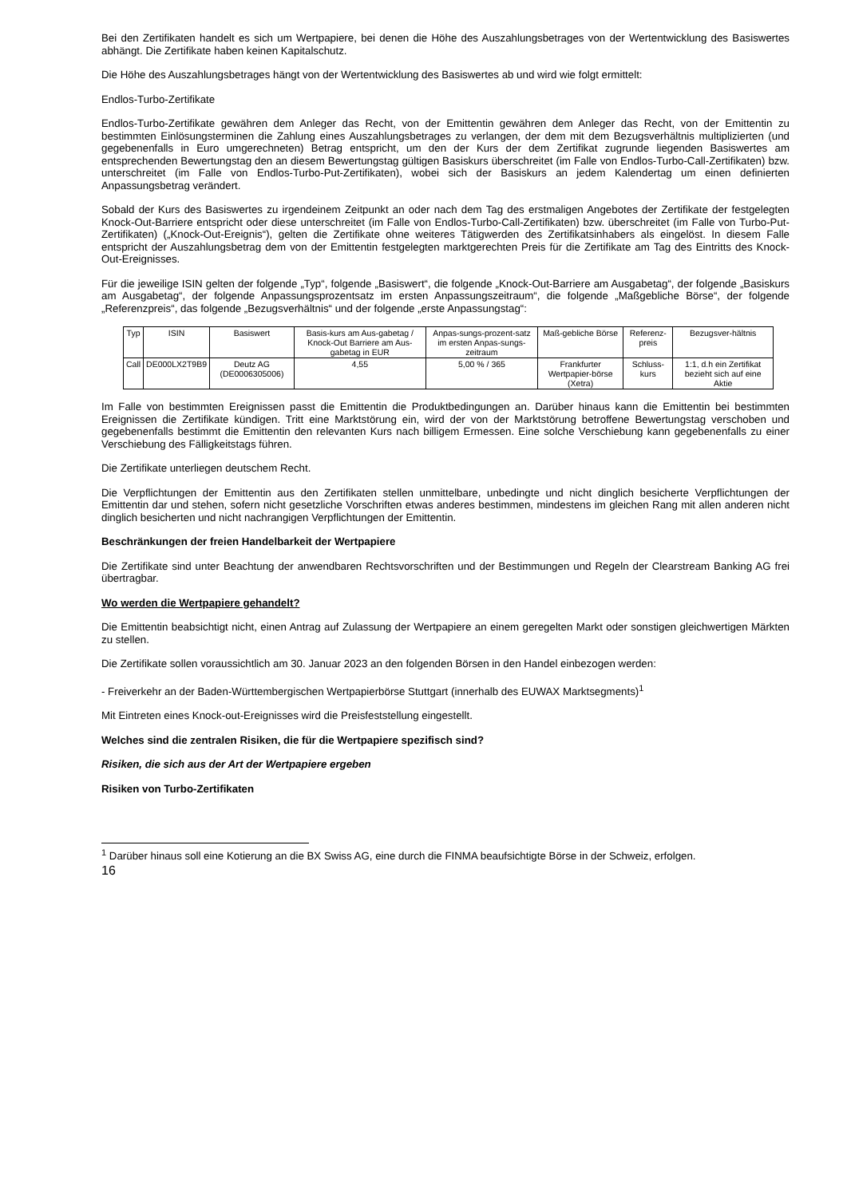Bei den Zertifikaten handelt es sich um Wertpapiere, bei denen die Höhe des Auszahlungsbetrages von der Wertentwicklung des Basiswertes abhängt. Die Zertifikate haben keinen Kapitalschutz.
Die Höhe des Auszahlungsbetrages hängt von der Wertentwicklung des Basiswertes ab und wird wie folgt ermittelt:
Endlos-Turbo-Zertifikate
Endlos-Turbo-Zertifikate gewähren dem Anleger das Recht, von der Emittentin gewähren dem Anleger das Recht, von der Emittentin zu bestimmten Einlösungsterminen die Zahlung eines Auszahlungsbetrages zu verlangen, der dem mit dem Bezugsverhältnis multiplizierten (und gegebenenfalls in Euro umgerechneten) Betrag entspricht, um den der Kurs der dem Zertifikat zugrunde liegenden Basiswertes am entsprechenden Bewertungstag den an diesem Bewertungstag gültigen Basiskurs überschreitet (im Falle von Endlos-Turbo-Call-Zertifikaten) bzw. unterschreitet (im Falle von Endlos-Turbo-Put-Zertifikaten), wobei sich der Basiskurs an jedem Kalendertag um einen definierten Anpassungsbetrag verändert.
Sobald der Kurs des Basiswertes zu irgendeinem Zeitpunkt an oder nach dem Tag des erstmaligen Angebotes der Zertifikate der festgelegten Knock-Out-Barriere entspricht oder diese unterschreitet (im Falle von Endlos-Turbo-Call-Zertifikaten) bzw. überschreitet (im Falle von Turbo-Put-Zertifikaten) („Knock-Out-Ereignis“), gelten die Zertifikate ohne weiteres Tätigwerden des Zertifikatsinhabers als eingelöst. In diesem Falle entspricht der Auszahlungsbetrag dem von der Emittentin festgelegten marktgerechten Preis für die Zertifikate am Tag des Eintritts des Knock-Out-Ereignisses.
Für die jeweilige ISIN gelten der folgende „Typ“, folgende „Basiswert“, die folgende „Knock-Out-Barriere am Ausgabetag“, der folgende „Basiskurs am Ausgabetag“, der folgende Anpassungsprozentsatz im ersten Anpassungszeitraum“, die folgende „Maßgebliche Börse“, der folgende „Referenzpreis“, das folgende „Bezugsverhältnis“ und der folgende „erste Anpassungstag“:
| Typ | ISIN | Basiswert | Basis-kurs am Aus-gabetag / Knock-Out Barriere am Aus-gabetag in EUR | Anpas-sungs-prozent-satz im ersten Anpas-sungs-zeitraum | Maß-gebliche Börse | Referenz-preis | Bezugsver-hältnis |
| --- | --- | --- | --- | --- | --- | --- | --- |
| Call | DE000LX2T9B9 | Deutz AG (DE0006305006) | 4,55 | 5,00 % / 365 | Frankfurter Wertpapier-börse (Xetra) | Schluss-kurs | 1:1, d.h ein Zertifikat bezieht sich auf eine Aktie |
Im Falle von bestimmten Ereignissen passt die Emittentin die Produktbedingungen an. Darüber hinaus kann die Emittentin bei bestimmten Ereignissen die Zertifikate kündigen. Tritt eine Marktstörung ein, wird der von der Marktstörung betroffene Bewertungstag verschoben und gegebenenfalls bestimmt die Emittentin den relevanten Kurs nach billigem Ermessen. Eine solche Verschiebung kann gegebenenfalls zu einer Verschiebung des Fälligkeitstags führen.
Die Zertifikate unterliegen deutschem Recht.
Die Verpflichtungen der Emittentin aus den Zertifikaten stellen unmittelbare, unbedingte und nicht dinglich besicherte Verpflichtungen der Emittentin dar und stehen, sofern nicht gesetzliche Vorschriften etwas anderes bestimmen, mindestens im gleichen Rang mit allen anderen nicht dinglich besicherten und nicht nachrangigen Verpflichtungen der Emittentin.
Beschränkungen der freien Handelbarkeit der Wertpapiere
Die Zertifikate sind unter Beachtung der anwendbaren Rechtsvorschriften und der Bestimmungen und Regeln der Clearstream Banking AG frei übertragbar.
Wo werden die Wertpapiere gehandelt?
Die Emittentin beabsichtigt nicht, einen Antrag auf Zulassung der Wertpapiere an einem geregelten Markt oder sonstigen gleichwertigen Märkten zu stellen.
Die Zertifikate sollen voraussichtlich am 30. Januar 2023 an den folgenden Börsen in den Handel einbezogen werden:
- Freiverkehr an der Baden-Württembergischen Wertpapierbörse Stuttgart (innerhalb des EUWAX Marktsegments)<sup>1</sup>
Mit Eintreten eines Knock-out-Ereignisses wird die Preisfeststellung eingestellt.
Welches sind die zentralen Risiken, die für die Wertpapiere spezifisch sind?
Risiken, die sich aus der Art der Wertpapiere ergeben
Risiken von Turbo-Zertifikaten
<sup>1</sup> Darüber hinaus soll eine Kotierung an die BX Swiss AG, eine durch die FINMA beaufsichtigte Börse in der Schweiz, erfolgen.
16